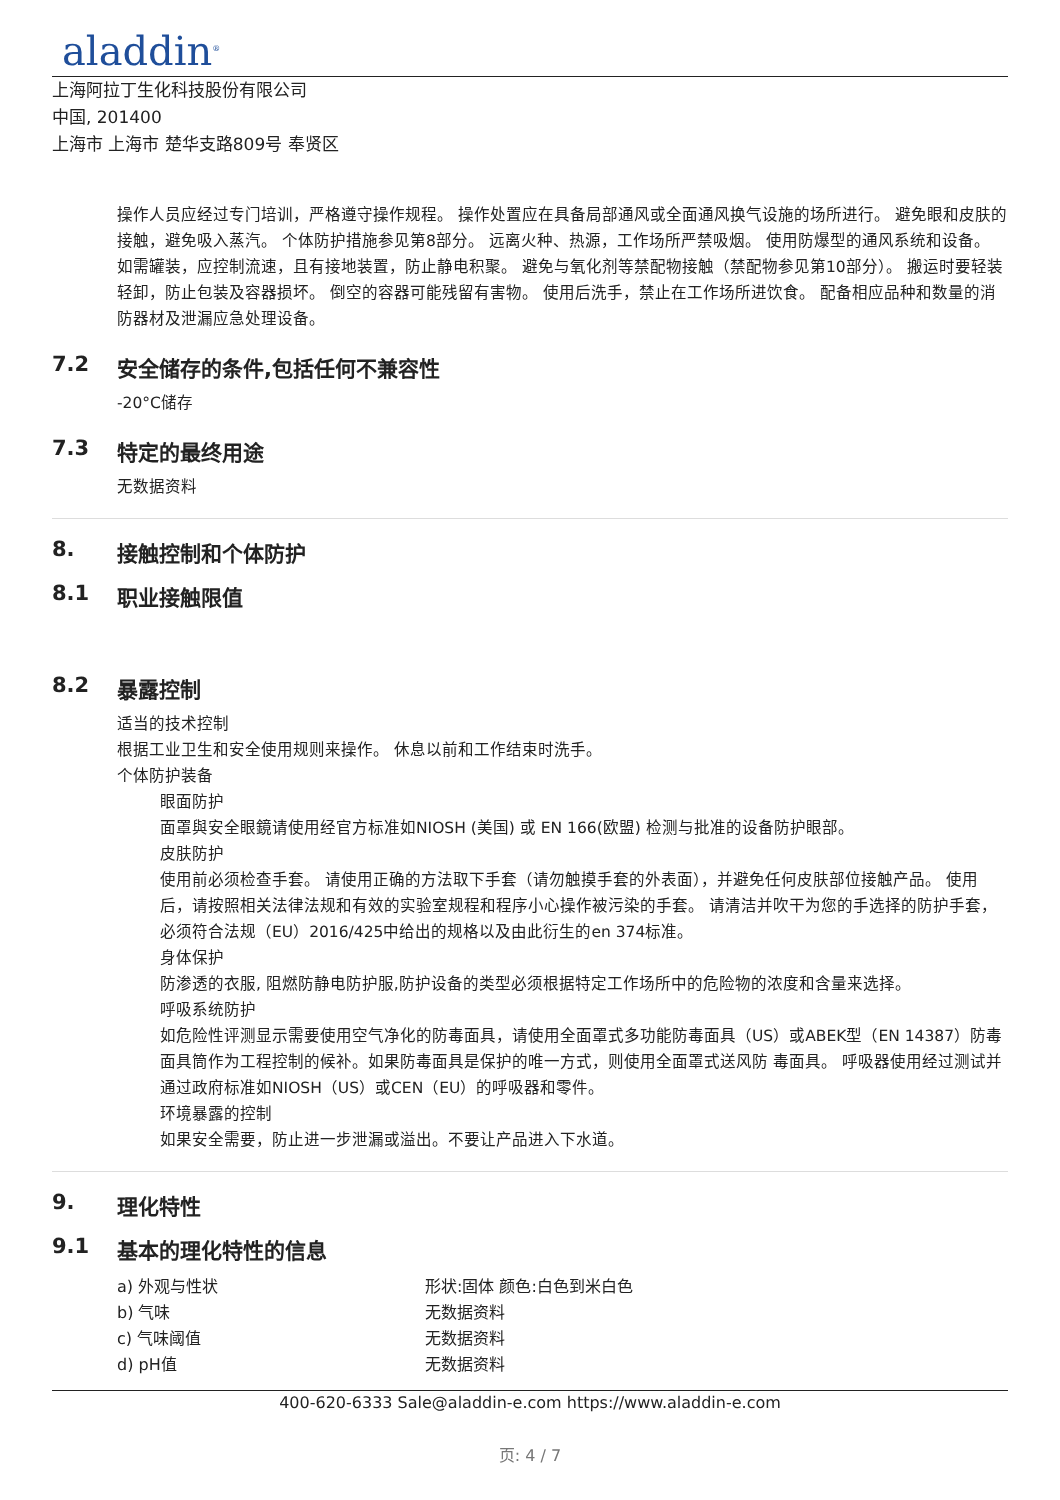aladdin<sup>®</sup>
上海阿拉丁生化科技股份有限公司
中国, 201400
上海市 上海市 楚华支路809号 奉贤区
操作人员应经过专门培训，严格遵守操作规程。 操作处置应在具备局部通风或全面通风换气设施的场所进行。 避免眼和皮肤的接触，避免吸入蒸汽。 个体防护措施参见第8部分。 远离火种、热源，工作场所严禁吸烟。 使用防爆型的通风系统和设备。 如需罐装，应控制流速，且有接地装置，防止静电积聚。 避免与氧化剂等禁配物接触（禁配物参见第10部分）。 搬运时要轻装轻卸，防止包装及容器损坏。 倒空的容器可能残留有害物。 使用后洗手，禁止在工作场所进饮食。 配备相应品种和数量的消防器材及泄漏应急处理设备。
7.2 安全储存的条件,包括任何不兼容性
-20°C储存
7.3 特定的最终用途
无数据资料
8. 接触控制和个体防护
8.1 职业接触限值
8.2 暴露控制
适当的技术控制
根据工业卫生和安全使用规则来操作。 休息以前和工作结束时洗手。
个体防护装备
眼面防护
面罩與安全眼鏡请使用经官方标准如NIOSH (美国) 或 EN 166(欧盟) 检测与批准的设备防护眼部。
皮肤防护
使用前必须检查手套。 请使用正确的方法取下手套（请勿触摸手套的外表面），并避免任何皮肤部位接触产品。 使用后，请按照相关法律法规和有效的实验室规程和程序小心操作被污染的手套。 请清洁并吹干为您的手选择的防护手套，必须符合法规（EU）2016/425中给出的规格以及由此衍生的en 374标准。
身体保护
防渗透的衣服, 阻燃防静电防护服,防护设备的类型必须根据特定工作场所中的危险物的浓度和含量来选择。
呼吸系统防护
如危险性评测显示需要使用空气净化的防毒面具，请使用全面罩式多功能防毒面具（US）或ABEK型（EN 14387）防毒面具筒作为工程控制的候补。如果防毒面具是保护的唯一方式，则使用全面罩式送风防 毒面具。 呼吸器使用经过测试并通过政府标准如NIOSH（US）或CEN（EU）的呼吸器和零件。
环境暴露的控制
如果安全需要，防止进一步泄漏或溢出。不要让产品进入下水道。
9. 理化特性
9.1 基本的理化特性的信息
| a) 外观与性状 | 形状:固体 颜色:白色到米白色 |
| b) 气味 | 无数据资料 |
| c) 气味阈值 | 无数据资料 |
| d) pH值 | 无数据资料 |
400-620-6333 Sale@aladdin-e.com https://www.aladdin-e.com
页: 4 / 7